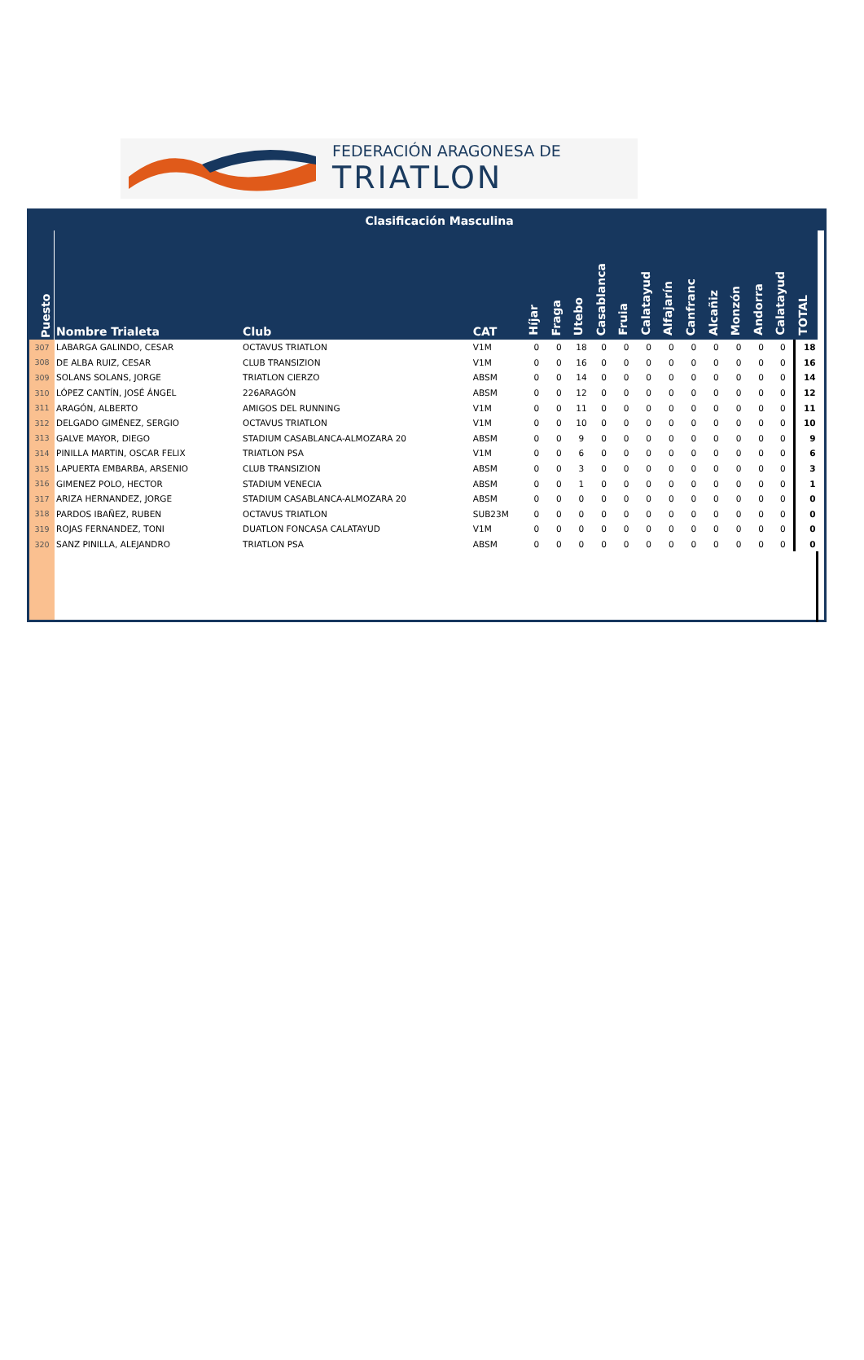FEDERACIÓN ARAGONESA DE
TRIATLON
| | Clasificación Masculina | | | | | | | | | | | | | | | | |
| Puesto | Nombre Trialeta | Club | CAT | Híjar | Fraga | Utebo | Casablanca | Fruia | Calatayud | Alfajarín | Canfranc | Alcañiz | Monzón | Andorra | Calatayud | TOTAL | |
| 307 | LABARGA GALINDO, CESAR | OCTAVUS TRIATLON | V1M | 0 | 0 | 18 | 0 | 0 | 0 | 0 | 0 | 0 | 0 | 0 | 0 | 18 | |
| 308 | DE ALBA RUIZ, CESAR | CLUB TRANSIZION | V1M | 0 | 0 | 16 | 0 | 0 | 0 | 0 | 0 | 0 | 0 | 0 | 0 | 16 | |
| 309 | SOLANS SOLANS, JORGE | TRIATLON CIERZO | ABSM | 0 | 0 | 14 | 0 | 0 | 0 | 0 | 0 | 0 | 0 | 0 | 0 | 14 | |
| 310 | LÓPEZ CANTÍN, JOSÉ ÁNGEL | 226ARAGÓN | ABSM | 0 | 0 | 12 | 0 | 0 | 0 | 0 | 0 | 0 | 0 | 0 | 0 | 12 | |
| 311 | ARAGÓN, ALBERTO | AMIGOS DEL RUNNING | V1M | 0 | 0 | 11 | 0 | 0 | 0 | 0 | 0 | 0 | 0 | 0 | 0 | 11 | |
| 312 | DELGADO GIMÉNEZ, SERGIO | OCTAVUS TRIATLON | V1M | 0 | 0 | 10 | 0 | 0 | 0 | 0 | 0 | 0 | 0 | 0 | 0 | 10 | |
| 313 | GALVE MAYOR, DIEGO | STADIUM CASABLANCA-ALMOZARA 20 | ABSM | 0 | 0 | 9 | 0 | 0 | 0 | 0 | 0 | 0 | 0 | 0 | 0 | 9 | |
| 314 | PINILLA MARTIN, OSCAR FELIX | TRIATLON PSA | V1M | 0 | 0 | 6 | 0 | 0 | 0 | 0 | 0 | 0 | 0 | 0 | 0 | 6 | |
| 315 | LAPUERTA EMBARBA, ARSENIO | CLUB TRANSIZION | ABSM | 0 | 0 | 3 | 0 | 0 | 0 | 0 | 0 | 0 | 0 | 0 | 0 | 3 | |
| 316 | GIMENEZ POLO, HECTOR | STADIUM VENECIA | ABSM | 0 | 0 | 1 | 0 | 0 | 0 | 0 | 0 | 0 | 0 | 0 | 0 | 1 | |
| 317 | ARIZA HERNANDEZ, JORGE | STADIUM CASABLANCA-ALMOZARA 20 | ABSM | 0 | 0 | 0 | 0 | 0 | 0 | 0 | 0 | 0 | 0 | 0 | 0 | 0 | |
| 318 | PARDOS IBAÑEZ, RUBEN | OCTAVUS TRIATLON | SUB23M | 0 | 0 | 0 | 0 | 0 | 0 | 0 | 0 | 0 | 0 | 0 | 0 | 0 | |
| 319 | ROJAS FERNANDEZ, TONI | DUATLON FONCASA CALATAYUD | V1M | 0 | 0 | 0 | 0 | 0 | 0 | 0 | 0 | 0 | 0 | 0 | 0 | 0 | |
| 320 | SANZ PINILLA, ALEJANDRO | TRIATLON PSA | ABSM | 0 | 0 | 0 | 0 | 0 | 0 | 0 | 0 | 0 | 0 | 0 | 0 | 0 | |